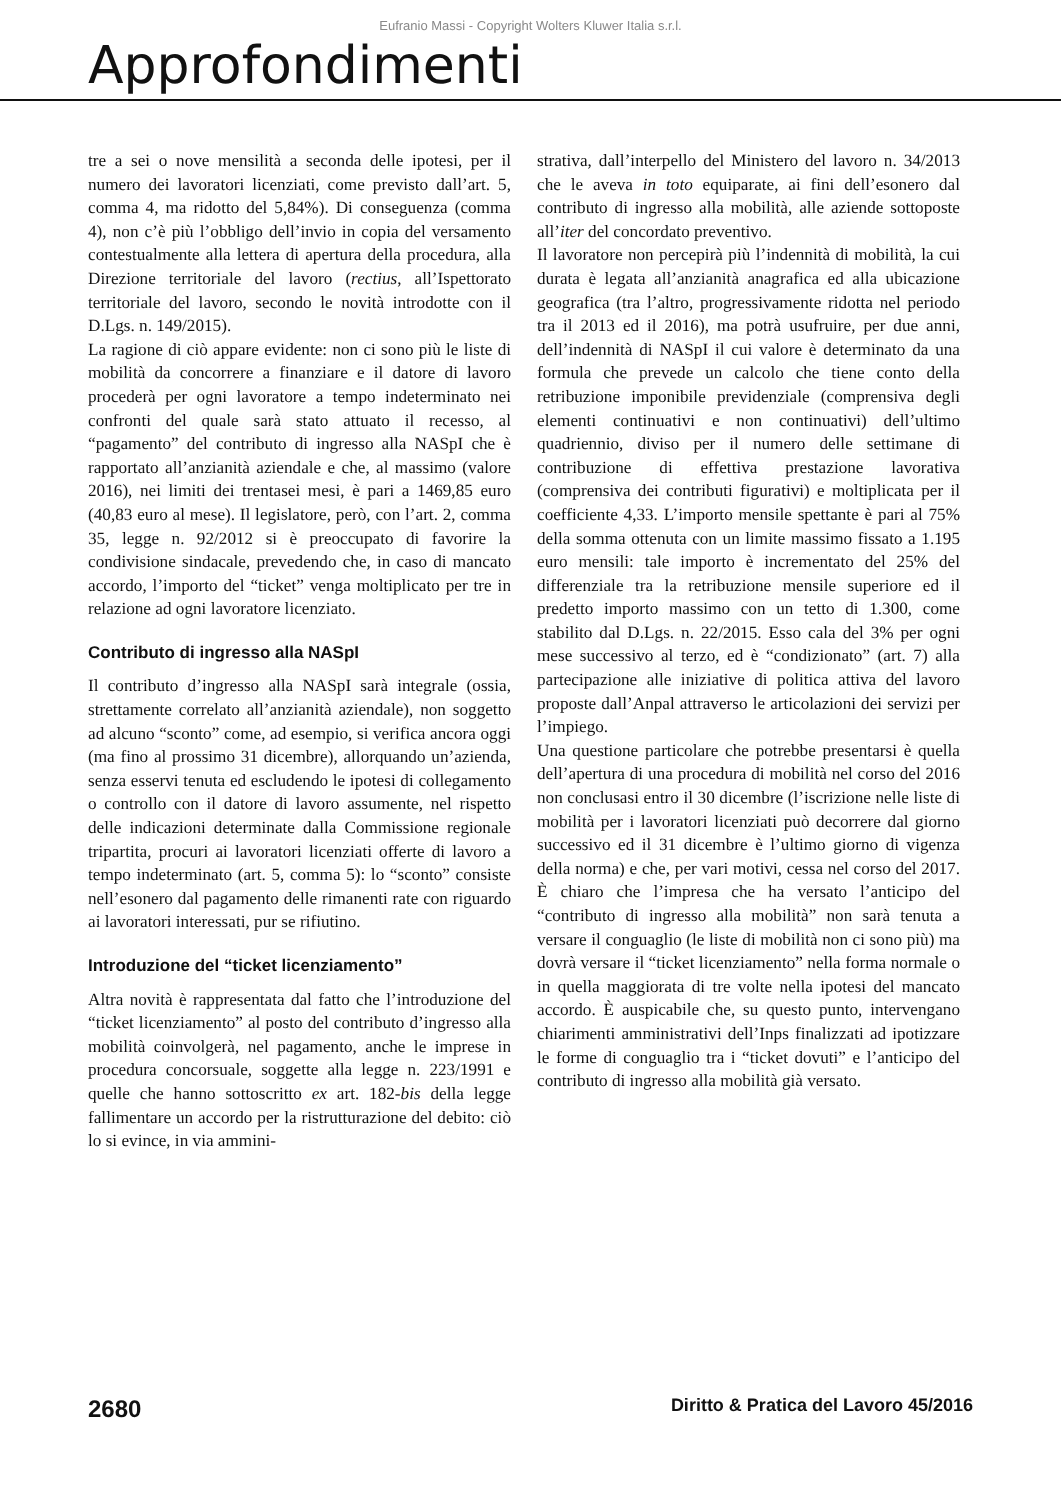Eufranio Massi - Copyright Wolters Kluwer Italia s.r.l.
Approfondimenti
tre a sei o nove mensilità a seconda delle ipotesi, per il numero dei lavoratori licenziati, come previsto dall’art. 5, comma 4, ma ridotto del 5,84%). Di conseguenza (comma 4), non c’è più l’obbligo dell’invio in copia del versamento contestualmente alla lettera di apertura della procedura, alla Direzione territoriale del lavoro (rectius, all’Ispettorato territoriale del lavoro, secondo le novità introdotte con il D.Lgs. n. 149/2015).
La ragione di ciò appare evidente: non ci sono più le liste di mobilità da concorrere a finanziare e il datore di lavoro procederà per ogni lavoratore a tempo indeterminato nei confronti del quale sarà stato attuato il recesso, al “pagamento” del contributo di ingresso alla NASpI che è rapportato all’anzianità aziendale e che, al massimo (valore 2016), nei limiti dei trentasei mesi, è pari a 1469,85 euro (40,83 euro al mese). Il legislatore, però, con l’art. 2, comma 35, legge n. 92/2012 si è preoccupato di favorire la condivisione sindacale, prevedendo che, in caso di mancato accordo, l’importo del “ticket” venga moltiplicato per tre in relazione ad ogni lavoratore licenziato.
Contributo di ingresso alla NASpI
Il contributo d’ingresso alla NASpI sarà integrale (ossia, strettamente correlato all’anzianità aziendale), non soggetto ad alcuno “sconto” come, ad esempio, si verifica ancora oggi (ma fino al prossimo 31 dicembre), allorquando un’azienda, senza esservi tenuta ed escludendo le ipotesi di collegamento o controllo con il datore di lavoro assumente, nel rispetto delle indicazioni determinate dalla Commissione regionale tripartita, procuri ai lavoratori licenziati offerte di lavoro a tempo indeterminato (art. 5, comma 5): lo “sconto” consiste nell’esonero dal pagamento delle rimanenti rate con riguardo ai lavoratori interessati, pur se rifiutino.
Introduzione del “ticket licenziamento”
Altra novità è rappresentata dal fatto che l’introduzione del “ticket licenziamento” al posto del contributo d’ingresso alla mobilità coinvolgerà, nel pagamento, anche le imprese in procedura concorsuale, soggette alla legge n. 223/1991 e quelle che hanno sottoscritto ex art. 182-bis della legge fallimentare un accordo per la ristrutturazione del debito: ciò lo si evince, in via ammini-
strativa, dall’interpello del Ministero del lavoro n. 34/2013 che le aveva in toto equiparate, ai fini dell’esonero dal contributo di ingresso alla mobilità, alle aziende sottoposte all’iter del concordato preventivo.
Il lavoratore non percepirà più l’indennità di mobilità, la cui durata è legata all’anzianità anagrafica ed alla ubicazione geografica (tra l’altro, progressivamente ridotta nel periodo tra il 2013 ed il 2016), ma potrà usufruire, per due anni, dell’indennità di NASpI il cui valore è determinato da una formula che prevede un calcolo che tiene conto della retribuzione imponibile previdenziale (comprensiva degli elementi continuativi e non continuativi) dell’ultimo quadriennio, diviso per il numero delle settimane di contribuzione di effettiva prestazione lavorativa (comprensiva dei contributi figurativi) e moltiplicata per il coefficiente 4,33. L’importo mensile spettante è pari al 75% della somma ottenuta con un limite massimo fissato a 1.195 euro mensili: tale importo è incrementato del 25% del differenziale tra la retribuzione mensile superiore ed il predetto importo massimo con un tetto di 1.300, come stabilito dal D.Lgs. n. 22/2015. Esso cala del 3% per ogni mese successivo al terzo, ed è “condizionato” (art. 7) alla partecipazione alle iniziative di politica attiva del lavoro proposte dall’Anpal attraverso le articolazioni dei servizi per l’impiego.
Una questione particolare che potrebbe presentarsi è quella dell’apertura di una procedura di mobilità nel corso del 2016 non conclusasi entro il 30 dicembre (l’iscrizione nelle liste di mobilità per i lavoratori licenziati può decorrere dal giorno successivo ed il 31 dicembre è l’ultimo giorno di vigenza della norma) e che, per vari motivi, cessa nel corso del 2017. È chiaro che l’impresa che ha versato l’anticipo del “contributo di ingresso alla mobilità” non sarà tenuta a versare il conguaglio (le liste di mobilità non ci sono più) ma dovrà versare il “ticket licenziamento” nella forma normale o in quella maggiorata di tre volte nella ipotesi del mancato accordo. È auspicabile che, su questo punto, intervengano chiarimenti amministrativi dell’Inps finalizzati ad ipotizzare le forme di conguaglio tra i “ticket dovuti” e l’anticipo del contributo di ingresso alla mobilità già versato.
2680 Diritto & Pratica del Lavoro 45/2016